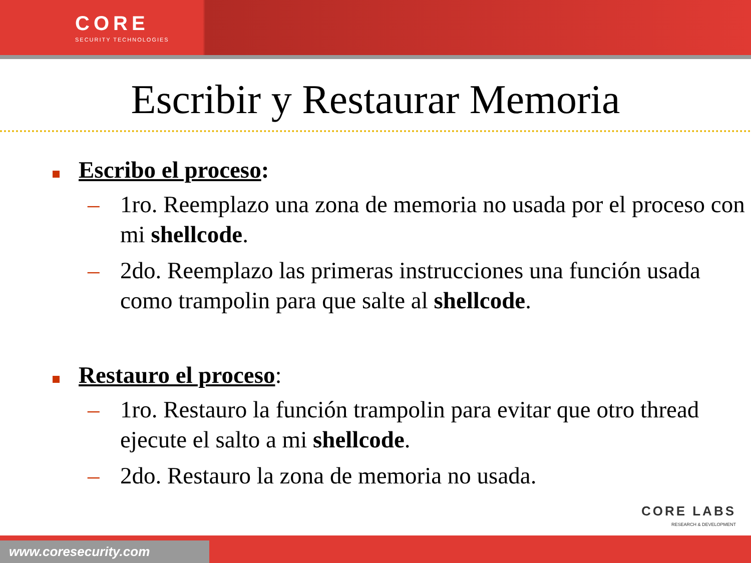CORE
SECURITY TECHNOLOGIES
Escribir y Restaurar Memoria
Escribo el proceso:
– 1ro. Reemplazo una zona de memoria no usada por el proceso con mi shellcode.
– 2do. Reemplazo las primeras instrucciones una función usada como trampolin para que salte al shellcode.
Restauro el proceso:
– 1ro. Restauro la función trampolin para evitar que otro thread ejecute el salto a mi shellcode.
– 2do. Restauro la zona de memoria no usada.
CORE LABS
RESEARCH & DEVELOPMENT
www.coresecurity.com